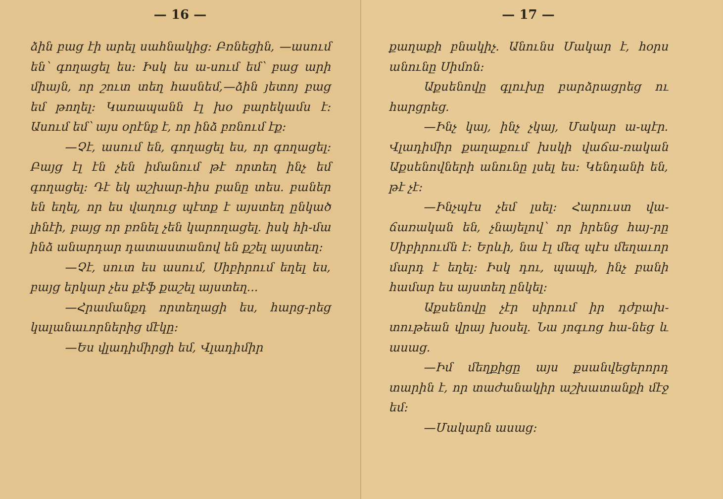— 16 —
ձին բաց էի արել սահնակից։ Բռնեցին, —ասում են՝ գողացել ես։ Իսկ ես ա֊սում եմ՝ բաց արի միայն, որ շուտ տեղ հասնեմ,—ձին յետոյ բաց եմ թողել։ Կառապանն էլ խօ բարեկամս է։ Ասում եմ՝ այս օրէնք է, որ ինձ բռնում էք։
—Չէ, ասում են, գողացել ես, որ գողացել։ Բայց էլ էն չեն իմանում թէ որտեղ ինչ եմ գողացել։ Դէ եկ աշխար֊հիս բանը տես. բաներ են եղել, որ ես վաղուց պէտք է այստեղ ընկած լինէի, բայց որ բռնել չեն կարողացել. իսկ հի֊մա ինձ անարդար դատաստանով են քշել այստեղ։
—Չէ, սուտ ես ասում, Սիբիրում եղել ես, բայց երկար չես քէֆ քաշել այստեղ...
—Հրամանքդ որտեղացի ես, հարց֊րեց կալանաւորներից մէկը։
—Ես վլադիմիրցի եմ, Վլադիմիր
— 17 —
քաղաքի բնակիչ. Անունս Մակար է, հօրս անունը Սիմոն։
Աքսենովը գլուխը բարձրացրեց ու հարցրեց.
—Ինչ կայ, ինչ չկայ, Մակար ա֊պէր. Վլադիմիր քաղաքում խսկի վաճա֊ռական Աքսենովների անունը լսել ես։ Կենդանի են, թէ չէ։
—Ինչպէս չեմ լսել։ Հարուստ վա֊ճառական են, չնայելով՝ որ իրենց հայ֊րը Սիբիրումն է։ Երևի, նա էլ մեզ պէս մեղաւոր մարդ է եղել։ Իսկ դու, պապի, ինչ բանի համար ես այստեղ ընկել։
Աքսենովը չէր սիրում իր դժբախ֊տութեան վրայ խօսել. Նա յոգւոց հա֊նեց և ասաց.
—Իմ մեղքիցը այս քսանվեցերորդ տարին է, որ տաժանակիր աշխատանքի մէջ եմ։
—Մակարն ասաց։